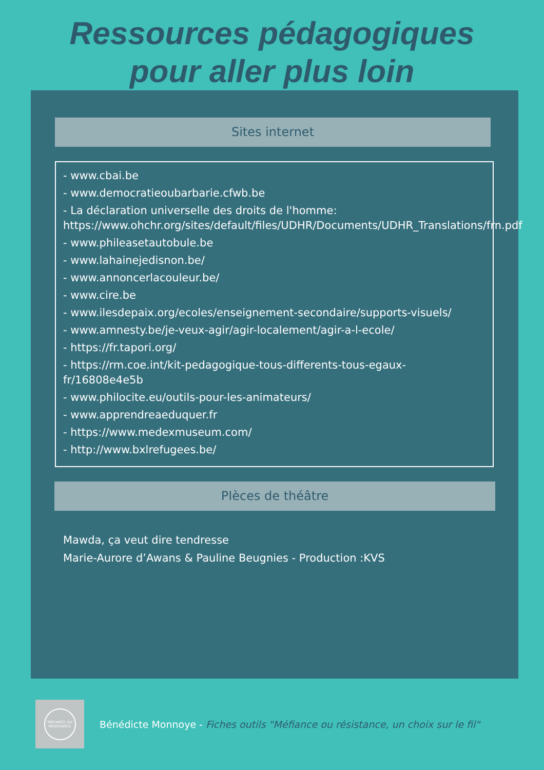Ressources pédagogiques
pour aller plus loin
Sites internet
- www.cbai.be
- www.democratieoubarbarie.cfwb.be
- La déclaration universelle des droits de l'homme: https://www.ohchr.org/sites/default/files/UDHR/Documents/UDHR_Translations/frn.pdf
- www.phileasetautobule.be
- www.lahainejedisnon.be/
- www.annoncerlacouleur.be/
- www.cire.be
- www.ilesdepaix.org/ecoles/enseignement-secondaire/supports-visuels/
- www.amnesty.be/je-veux-agir/agir-localement/agir-a-l-ecole/
- https://fr.tapori.org/
- https://rm.coe.int/kit-pedagogique-tous-differents-tous-egaux-fr/16808e4e5b
- www.philocite.eu/outils-pour-les-animateurs/
- www.apprendreaeduquer.fr
- https://www.medexmuseum.com/
- http://www.bxlrefugees.be/
PIèces de théâtre
Mawda, ça veut dire tendresse
Marie-Aurore d’Awans & Pauline Beugnies - Production :KVS
MÉFIANCE OU
RÉSISTANCE
Bénédicte Monnoye - Fiches outils "Méfiance ou résistance, un choix sur le fil"